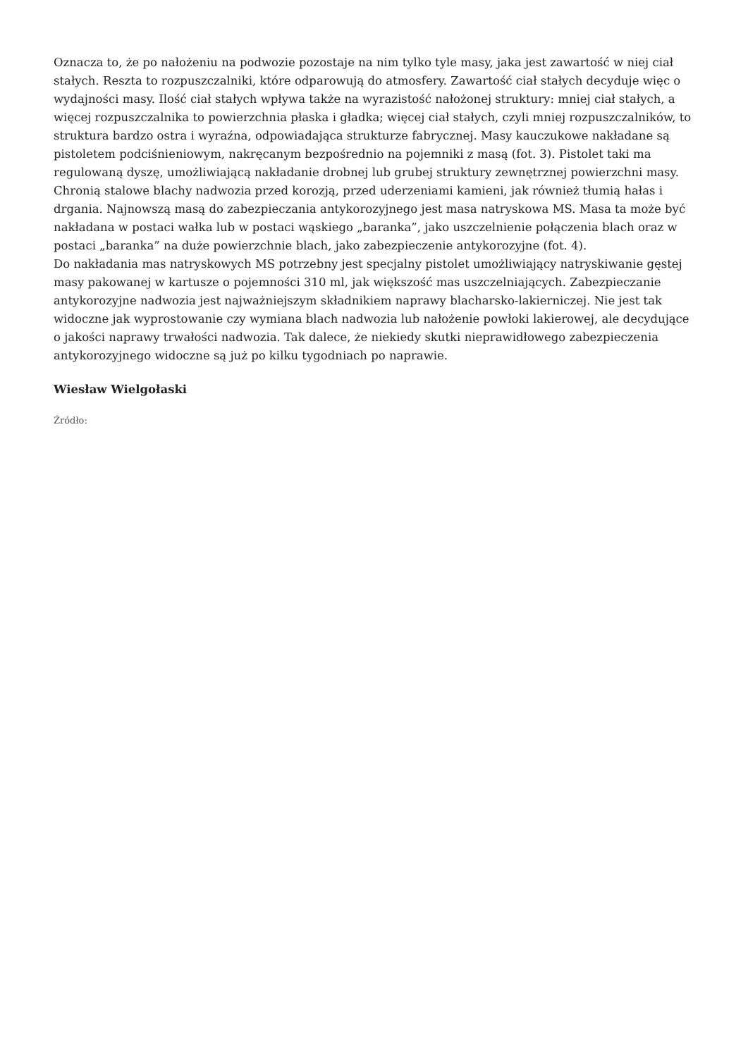Oznacza to, że po nałożeniu na podwozie pozostaje na nim tylko tyle masy, jaka jest zawartość w niej ciał stałych. Reszta to rozpuszczalniki, które odparowują do atmosfery. Zawartość ciał stałych decyduje więc o wydajności masy. Ilość ciał stałych wpływa także na wyrazistość nałożonej struktury: mniej ciał stałych, a więcej rozpuszczalnika to powierzchnia płaska i gładka; więcej ciał stałych, czyli mniej rozpuszczalników, to struktura bardzo ostra i wyraźna, odpowiadająca strukturze fabrycznej. Masy kauczukowe nakładane są pistoletem podciśnieniowym, nakręcanym bezpośrednio na pojemniki z masą (fot. 3). Pistolet taki ma regulowaną dyszę, umożliwiającą nakładanie drobnej lub grubej struktury zewnętrznej powierzchni masy. Chronią stalowe blachy nadwozia przed korozją, przed uderzeniami kamieni, jak również tłumią hałas i drgania. Najnowszą masą do zabezpieczania antykorozyjnego jest masa natryskowa MS. Masa ta może być nakładana w postaci wałka lub w postaci wąskiego „baranka”, jako uszczelnienie połączenia blach oraz w postaci „baranka” na duże powierzchnie blach, jako zabezpieczenie antykorozyjne (fot. 4).
Do nakładania mas natryskowych MS potrzebny jest specjalny pistolet umożliwiający natryskiwanie gęstej masy pakowanej w kartusze o pojemności 310 ml, jak większość mas uszczelniających. Zabezpieczanie antykorozyjne nadwozia jest najważniejszym składnikiem naprawy blacharsko-lakierniczej. Nie jest tak widoczne jak wyprostowanie czy wymiana blach nadwozia lub nałożenie powłoki lakierowej, ale decydujące o jakości naprawy trwałości nadwozia. Tak dalece, że niekiedy skutki nieprawidłowego zabezpieczenia antykorozyjnego widoczne są już po kilku tygodniach po naprawie.
Wiesław Wielgołaski
Źródło: